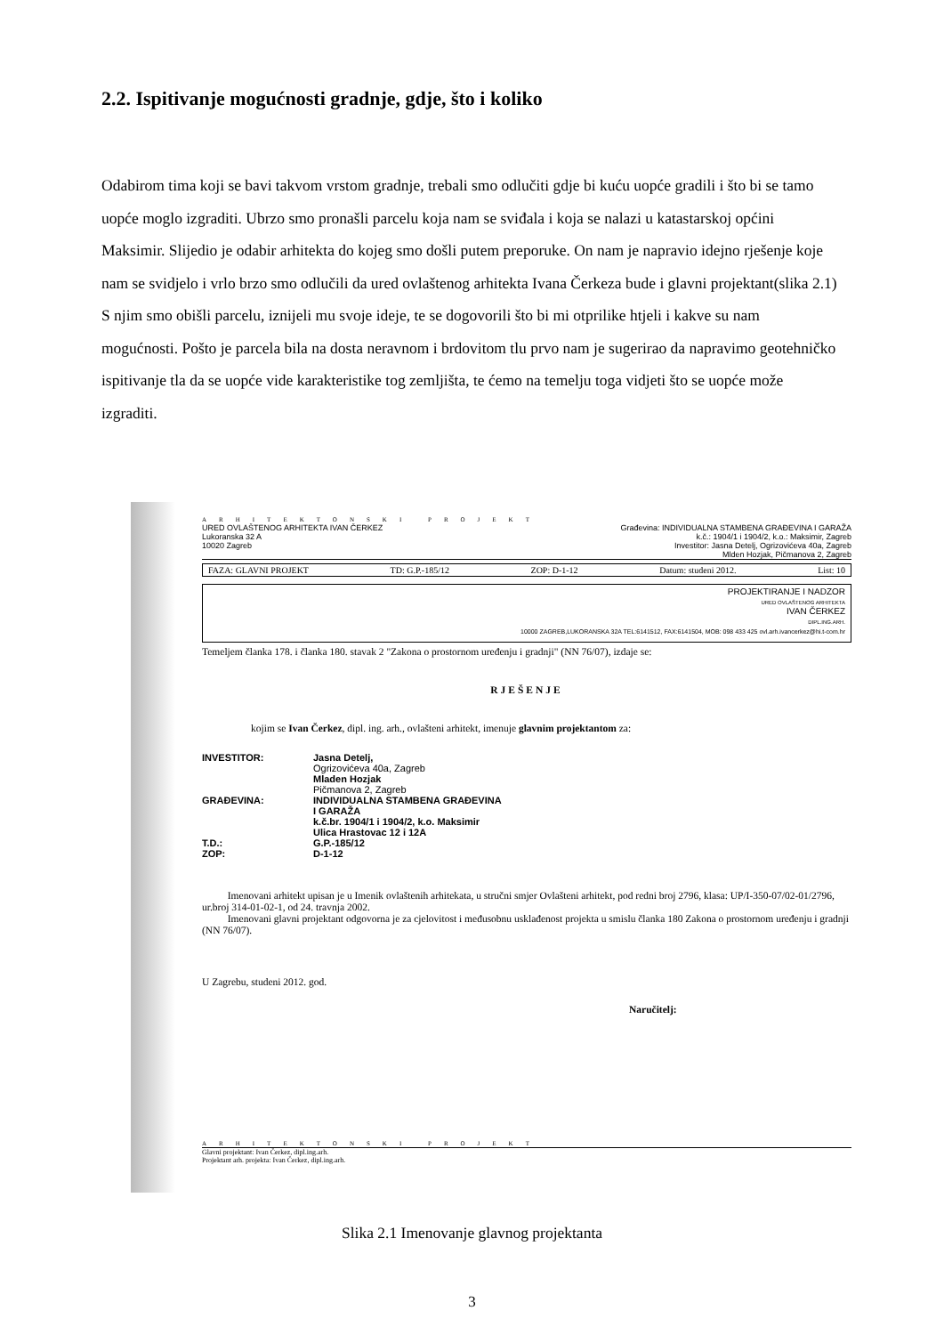2.2. Ispitivanje mogućnosti gradnje, gdje, što i koliko
Odabirom tima koji se bavi takvom vrstom gradnje, trebali smo odlučiti gdje bi kuću uopće gradili i što bi se tamo uopće moglo izgraditi. Ubrzo smo pronašli parcelu koja nam se sviđala i koja se nalazi u katastarskoj općini Maksimir. Slijedio je odabir arhitekta do kojeg smo došli putem preporuke. On nam je napravio idejno rješenje koje nam se svidjelo i vrlo brzo smo odlučili da ured ovlaštenog arhitekta Ivana Čerkeza bude i glavni projektant(slika 2.1)
S njim smo obišli parcelu, iznijeli mu svoje ideje, te se dogovorili što bi mi otprilike htjeli i kakve su nam mogućnosti. Pošto je parcela bila na dosta neravnom i brdovitom tlu prvo nam je sugerirao da napravimo geotehničko ispitivanje tla da se uopće vide karakteristike tog zemljišta, te ćemo na temelju toga vidjeti što se uopće može izgraditi.
ARHITEKTONSKI PROJEKT
URED OVLAŠTENOG ARHITEKTA IVAN ČERKEZ
Lukoranska 32 A
10020 Zagreb
Građevina: INDIVIDUALNA STAMBENA GRAĐEVINA I GARAŽA
k.č.: 1904/1 i 1904/2, k.o.: Maksimir, Zagreb
Investitor: Jasna Detelj, Ogrizovićeva 40a, Zagreb
Mlden Hozjak, Pičmanova 2, Zagreb
FAZA: GLAVNI PROJEKT TD: G.P.-185/12 ZOP: D-1-12 Datum: studeni 2012. List: 10
PROJEKTIRANJE I NADZOR
URED OVLAŠTENOG ARHITEKTA
IVAN ČERKEZ
DIPL.ING.ARH.
10000 ZAGREB,LUKORANSKA 32A TEL:6141512, FAX:6141504, MOB: 098 433 425 ovl.arh.ivancerkez@hi.t-com.hr
Temeljem članka 178. i članka 180. stavak 2 "Zakona o prostornom uređenju i gradnji" (NN 76/07), izdaje se:
RJEŠENJE
kojim se Ivan Čerkez, dipl. ing. arh., ovlašteni arhitekt, imenuje glavnim projektantom za:
INVESTITOR:
Jasna Detelj,
Ogrizovićeva 40a, Zagreb
Mladen Hozjak
Pičmanova 2, Zagreb
GRAĐEVINA:
INDIVIDUALNA STAMBENA GRAĐEVINA
I GARAŽA
k.č.br. 1904/1 i 1904/2, k.o. Maksimir
Ulica Hrastovac 12 i 12A
T.D.:
G.P.-185/12
ZOP:
D-1-12
Imenovani arhitekt upisan je u Imenik ovlaštenih arhitekata, u stručni smjer Ovlašteni arhitekt, pod redni broj 2796, klasa: UP/I-350-07/02-01/2796, ur.broj 314-01-02-1, od 24. travnja 2002.
Imenovani glavni projektant odgovorna je za cjelovitost i međusobnu usklađenost projekta u smislu članka 180 Zakona o prostornom uređenju i gradnji (NN 76/07).
U Zagrebu, studeni 2012. god.
Naručitelj:
ARHITEKTONSKI PROJEKT
Glavni projektant: Ivan Čerkez, dipl.ing.arh.
Projektant arh. projekta: Ivan Čerkez, dipl.ing.arh.
Slika 2.1 Imenovanje glavnog projektanta
3